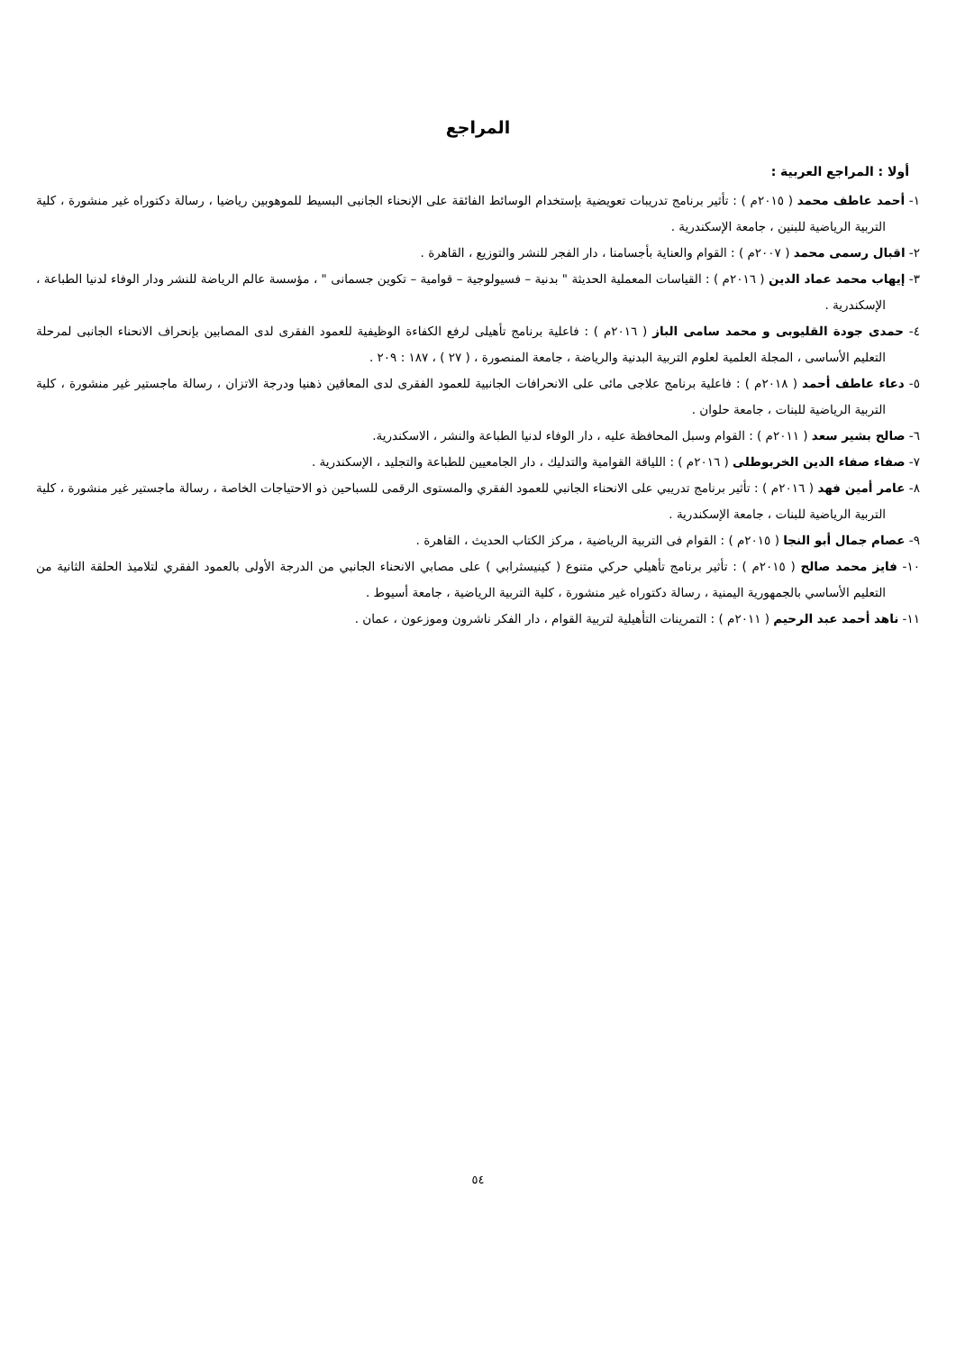المراجع
أولا : المراجع العربية :
١- أحمد عاطف محمد ( ٢٠١٥م ) : تأثير برنامج تدريبات تعويضية بإستخدام الوسائط الفائقة على الإنحناء الجانبى البسيط للموهوبين رياضيا ، رسالة دكتوراه غير منشورة ، كلية التربية الرياضية للبنين ، جامعة الإسكندرية .
٢- اقبال رسمى محمد ( ٢٠٠٧م ) : القوام والعناية بأجسامنا ، دار الفجر للنشر والتوزيع ، القاهرة .
٣- إيهاب محمد عماد الدين ( ٢٠١٦م ) : القياسات المعملية الحديثة " بدنية – فسيولوجية – قوامية – تكوين جسمانى " ، مؤسسة عالم الرياضة للنشر ودار الوفاء لدنيا الطباعة ، الإسكندرية .
٤- حمدى جودة القليوبى و محمد سامى الباز ( ٢٠١٦م ) : فاعلية برنامج تأهيلى لرفع الكفاءة الوظيفية للعمود الفقرى لدى المصابين بإنحراف الانحناء الجانبى لمرحلة التعليم الأساسى ، المجلة العلمية لعلوم التربية البدنية والرياضة ، جامعة المنصورة ، ( ٢٧ ) ، ١٨٧ : ٢٠٩ .
٥- دعاء عاطف أحمد ( ٢٠١٨م ) : فاعلية برنامج علاجى مائى على الانحرافات الجانبية للعمود الفقرى لدى المعاقين ذهنيا ودرجة الاتزان ، رسالة ماجستير غير منشورة ، كلية التربية الرياضية للبنات ، جامعة حلوان .
٦- صالح بشير سعد ( ٢٠١١م ) : القوام وسبل المحافظة عليه ، دار الوفاء لدنيا الطباعة والنشر ، الاسكندرية.
٧- صفاء صفاء الدين الخربوطلى ( ٢٠١٦م ) : اللياقة القوامية والتدليك ، دار الجامعيين للطباعة والتجليد ، الإسكندرية .
٨- عامر أمين فهد ( ٢٠١٦م ) : تأثير برنامج تدريبي على الانحناء الجانبي للعمود الفقري والمستوى الرقمى للسباحين ذو الاحتياجات الخاصة ، رسالة ماجستير غير منشورة ، كلية التربية الرياضية للبنات ، جامعة الإسكندرية .
٩- عصام جمال أبو النجا ( ٢٠١٥م ) : القوام فى التربية الرياضية ، مركز الكتاب الحديث ، القاهرة .
١٠- فايز محمد صالح ( ٢٠١٥م ) : تأثير برنامج تأهيلي حركي متنوع ( كينيسثرابي ) على مصابي الانحناء الجانبي من الدرجة الأولى بالعمود الفقري لتلاميذ الحلقة الثانية من التعليم الأساسي بالجمهورية اليمنية ، رسالة دكتوراه غير منشورة ، كلية التربية الرياضية ، جامعة أسيوط .
١١- ناهد أحمد عبد الرحيم ( ٢٠١١م ) : التمرينات التأهيلية لتربية القوام ، دار الفكر ناشرون وموزعون ، عمان .
٥٤